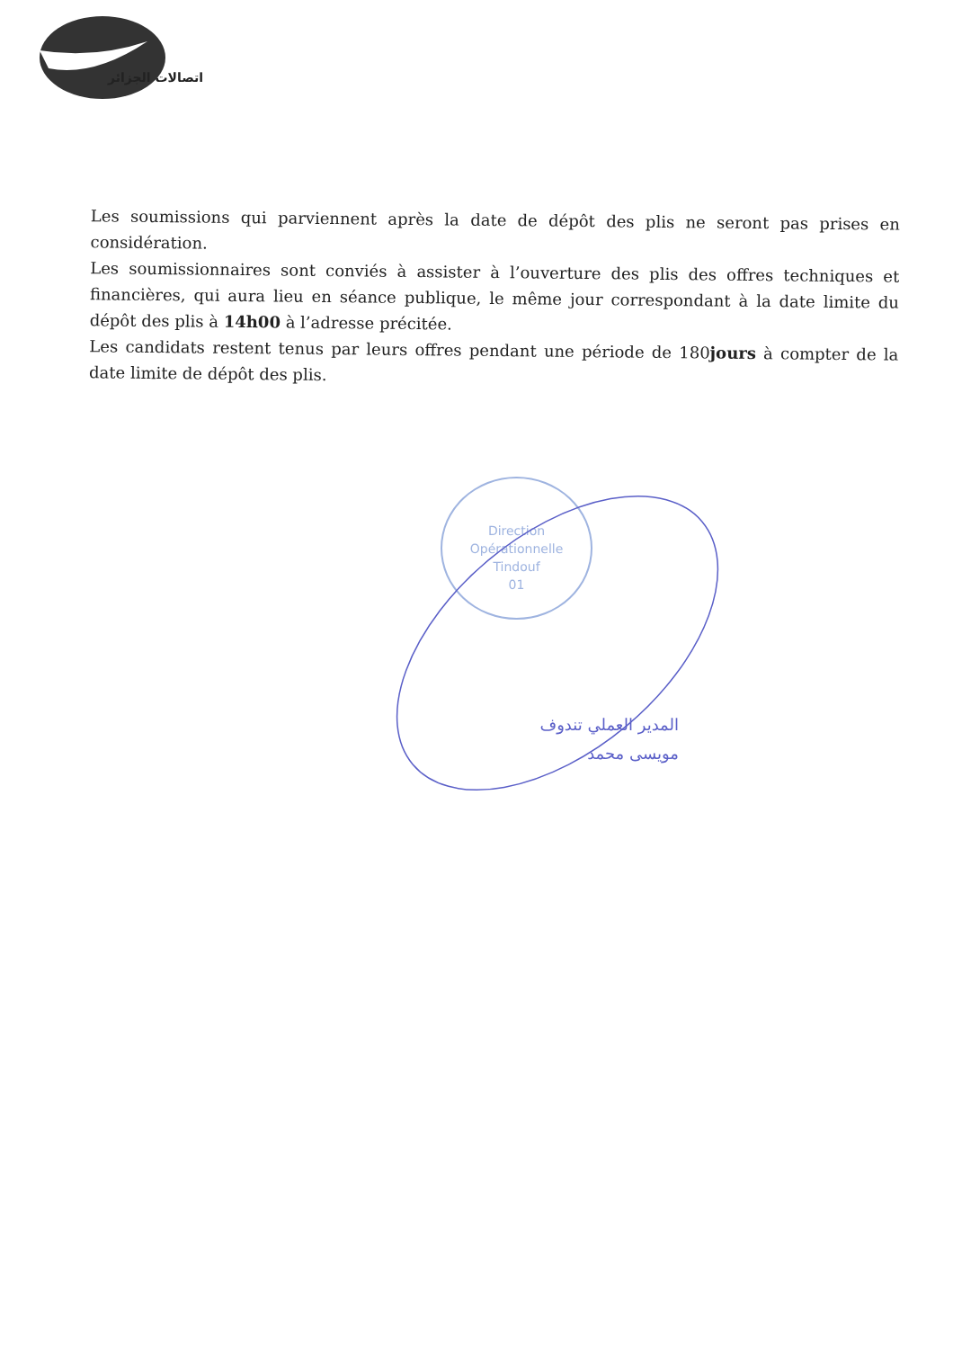اتصالات الجزائر
Les soumissions qui parviennent après la date de dépôt des plis ne seront pas prises en considération.
Les soumissionnaires sont conviés à assister à l’ouverture des plis des offres techniques et financières, qui aura lieu en séance publique, le même jour correspondant à la date limite du dépôt des plis à 14h00 à l’adresse précitée.
Les candidats restent tenus par leurs offres pendant une période de 180jours à compter de la date limite de dépôt des plis.
Direction
Opérationnelle
Tindouf
01
المدير العملي تندوف
مويسى محمد